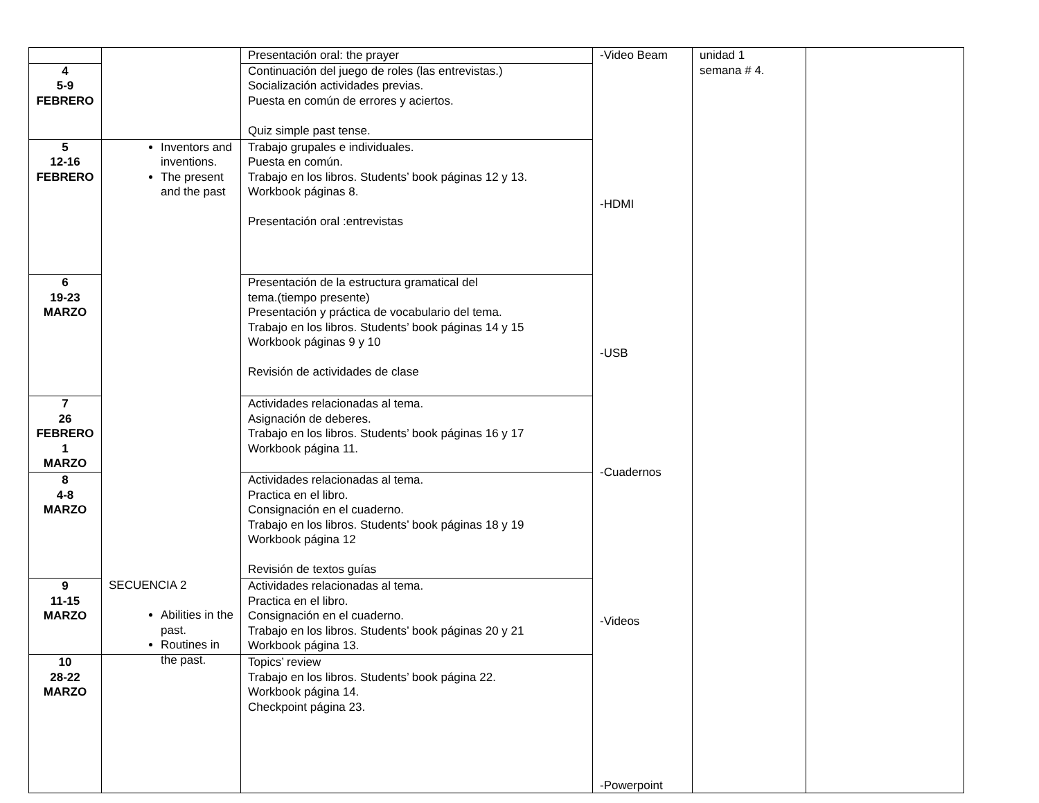| | | Presentación oral: the prayer | -Video Beam -HDMI -USB -Cuadernos -Videos -Powerpoint | unidad 1 semana # 4. | |
| 4 5-9 FEBRERO | | Continuación del juego de roles (las entrevistas.) Socialización actividades previas. Puesta en común de errores y aciertos. Quiz simple past tense. | | | |
| 5 12-16 FEBRERO | Inventors and inventions. The present and the past | Trabajo grupales e individuales. Puesta en común. Trabajo en los libros. Students’ book páginas 12 y 13. Workbook páginas 8. Presentación oral :entrevistas | | | |
| 6 19-23 MARZO | | Presentación de la estructura gramatical del tema.(tiempo presente) Presentación y práctica de vocabulario del tema. Trabajo en los libros. Students’ book páginas 14 y 15 Workbook páginas 9 y 10 Revisión de actividades de clase | | | |
| 7 26 FEBRERO 1 MARZO | | Actividades relacionadas al tema. Asignación de deberes. Trabajo en los libros. Students’ book páginas 16 y 17 Workbook página 11. | | | |
| 8 4-8 MARZO | | Actividades relacionadas al tema. Practica en el libro. Consignación en el cuaderno. Trabajo en los libros. Students’ book páginas 18 y 19 Workbook página 12 Revisión de textos guías | | | |
| 9 11-15 MARZO | | Actividades relacionadas al tema. Practica en el libro. Consignación en el cuaderno. Trabajo en los libros. Students’ book páginas 20 y 21 Workbook página 13. | | | |
| 10 28-22 MARZO | SECUENCIA 2 Abilities in the past. Routines in the past. | Topics’ review Trabajo en los libros. Students’ book página 22. Workbook página 14. Checkpoint página 23. | | | |